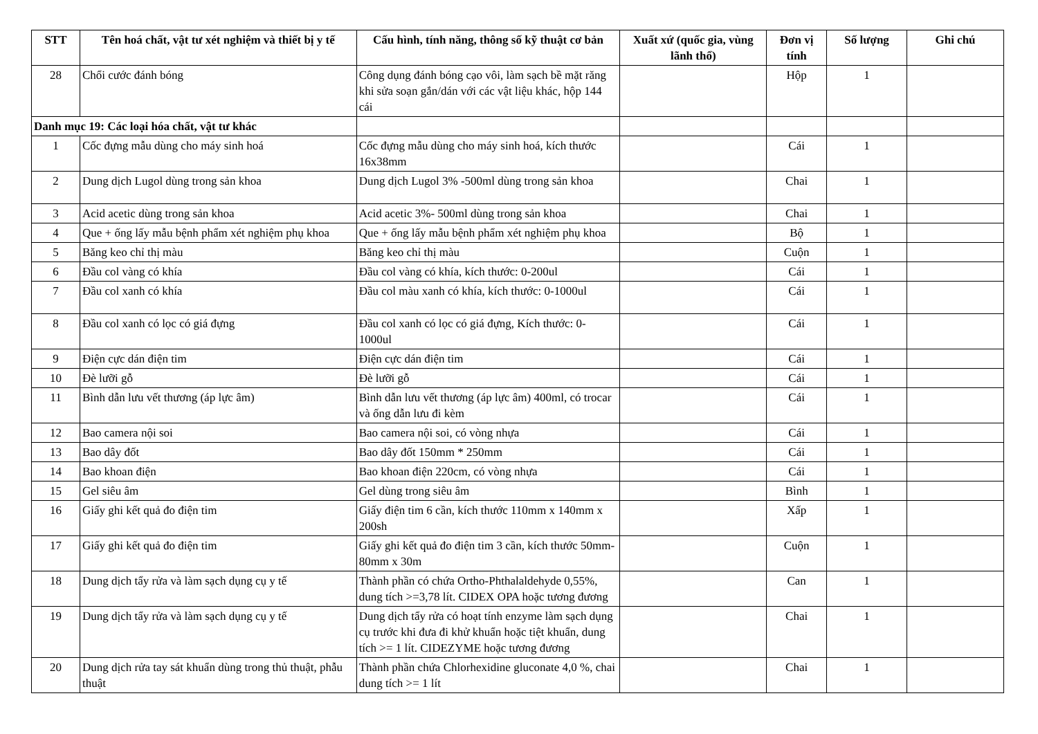| STT | Tên hoá chất, vật tư xét nghiệm và thiết bị y tế | Cấu hình, tính năng, thông số kỹ thuật cơ bản | Xuất xứ (quốc gia, vùng lãnh thổ) | Đơn vị tính | Số lượng | Ghi chú |
| --- | --- | --- | --- | --- | --- | --- |
| 28 | Chổi cước đánh bóng | Công dụng đánh bóng cạo vôi, làm sạch bề mặt răng khi sửa soạn gắn/dán với các vật liệu khác, hộp 144 cái | | Hộp | 1 | |
| Danh mục 19: Các loại hóa chất, vật tư khác | | | | | | |
| 1 | Cốc đựng mẫu dùng cho máy sinh hoá | Cốc đựng mẫu dùng cho máy sinh hoá, kích thước 16x38mm | | Cái | 1 | |
| 2 | Dung dịch Lugol dùng trong sản khoa | Dung dịch Lugol 3% -500ml dùng trong sản khoa | | Chai | 1 | |
| 3 | Acid acetic dùng trong sản khoa | Acid acetic 3%- 500ml dùng trong sản khoa | | Chai | 1 | |
| 4 | Que + ống lấy mẫu bệnh phẩm xét nghiệm phụ khoa | Que + ống lấy mẫu bệnh phẩm xét nghiệm phụ khoa | | Bộ | 1 | |
| 5 | Băng keo chỉ thị màu | Băng keo chỉ thị màu | | Cuộn | 1 | |
| 6 | Đầu col vàng có khía | Đầu col vàng có khía, kích thước: 0-200ul | | Cái | 1 | |
| 7 | Đầu col xanh có khía | Đầu col màu xanh có khía, kích thước: 0-1000ul | | Cái | 1 | |
| 8 | Đầu col xanh có lọc có giá đựng | Đầu col xanh có lọc có giá đựng, Kích thước: 0-1000ul | | Cái | 1 | |
| 9 | Điện cực dán điện tim | Điện cực dán điện tim | | Cái | 1 | |
| 10 | Đè lưỡi gỗ | Đè lưỡi gỗ | | Cái | 1 | |
| 11 | Bình dẫn lưu vết thương (áp lực âm) | Bình dẫn lưu vết thương (áp lực âm) 400ml, có trocar và ống dẫn lưu đi kèm | | Cái | 1 | |
| 12 | Bao camera nội soi | Bao camera nội soi, có vòng nhựa | | Cái | 1 | |
| 13 | Bao dây đốt | Bao dây đốt 150mm * 250mm | | Cái | 1 | |
| 14 | Bao khoan điện | Bao khoan điện 220cm, có vòng nhựa | | Cái | 1 | |
| 15 | Gel siêu âm | Gel dùng trong siêu âm | | Bình | 1 | |
| 16 | Giấy ghi kết quả đo điện tim | Giấy điện tim 6 cần, kích thước 110mm x 140mm x 200sh | | Xấp | 1 | |
| 17 | Giấy ghi kết quả đo điện tim | Giấy ghi kết quả đo điện tim 3 cần, kích thước 50mm-80mm x 30m | | Cuộn | 1 | |
| 18 | Dung dịch tẩy rửa và làm sạch dụng cụ y tế | Thành phần có chứa Ortho-Phthalaldehyde 0,55%, dung tích >=3,78 lít. CIDEX OPA hoặc tương đương | | Can | 1 | |
| 19 | Dung dịch tẩy rửa và làm sạch dụng cụ y tế | Dung dịch tẩy rửa có hoạt tính enzyme làm sạch dụng cụ trước khi đưa đi khử khuẩn hoặc tiệt khuẩn, dung tích >= 1 lít. CIDEZYME hoặc tương đương | | Chai | 1 | |
| 20 | Dung dịch rửa tay sát khuẩn dùng trong thủ thuật, phẫu thuật | Thành phần chứa Chlorhexidine gluconate 4,0 %, chai dung tích >= 1 lít | | Chai | 1 | |